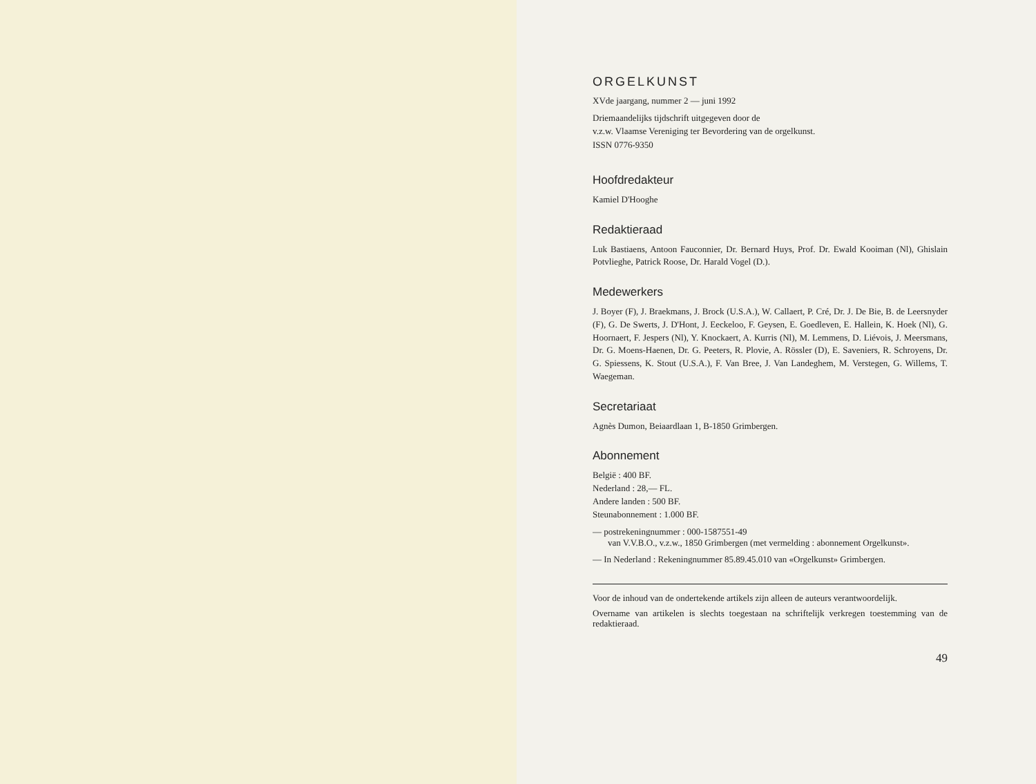ORGELKUNST
XVde jaargang, nummer 2 — juni 1992
Driemaandelijks tijdschrift uitgegeven door de
v.z.w. Vlaamse Vereniging ter Bevordering van de orgelkunst.
ISSN 0776-9350
Hoofdredakteur
Kamiel D'Hooghe
Redaktieraad
Luk Bastiaens, Antoon Fauconnier, Dr. Bernard Huys, Prof. Dr. Ewald Kooiman (Nl), Ghislain Potvlieghe, Patrick Roose, Dr. Harald Vogel (D.).
Medewerkers
J. Boyer (F), J. Braekmans, J. Brock (U.S.A.), W. Callaert, P. Cré, Dr. J. De Bie, B. de Leersnyder (F), G. De Swerts, J. D'Hont, J. Eeckeloo, F. Geysen, E. Goedleven, E. Hallein, K. Hoek (Nl), G. Hoornaert, F. Jespers (Nl), Y. Knockaert, A. Kurris (Nl), M. Lemmens, D. Liévois, J. Meersmans, Dr. G. Moens-Haenen, Dr. G. Peeters, R. Plovie, A. Rössler (D), E. Saveniers, R. Schroyens, Dr. G. Spiessens, K. Stout (U.S.A.), F. Van Bree, J. Van Landeghem, M. Verstegen, G. Willems, T. Waegeman.
Secretariaat
Agnès Dumon, Beiaardlaan 1, B-1850 Grimbergen.
Abonnement
België : 400 BF.
Nederland : 28,— FL.
Andere landen : 500 BF.
Steunabonnement : 1.000 BF.
— postrekeningnummer : 000-1587551-49
van V.V.B.O., v.z.w., 1850 Grimbergen (met vermelding : abonnement Orgelkunst».
— In Nederland : Rekeningnummer 85.89.45.010 van «Orgelkunst» Grimbergen.
Voor de inhoud van de ondertekende artikels zijn alleen de auteurs verantwoordelijk.
Overname van artikelen is slechts toegestaan na schriftelijk verkregen toestemming van de redaktieraad.
49